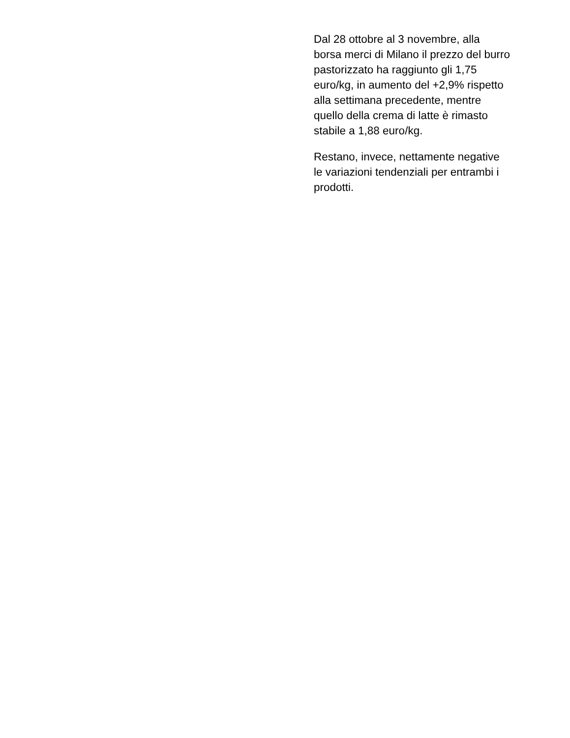Dal 28 ottobre al 3 novembre, alla borsa merci di Milano il prezzo del burro pastorizzato ha raggiunto gli 1,75 euro/kg, in aumento del +2,9% rispetto alla settimana precedente, mentre quello della crema di latte è rimasto stabile a 1,88 euro/kg.
Restano, invece, nettamente negative le variazioni tendenziali per entrambi i prodotti.